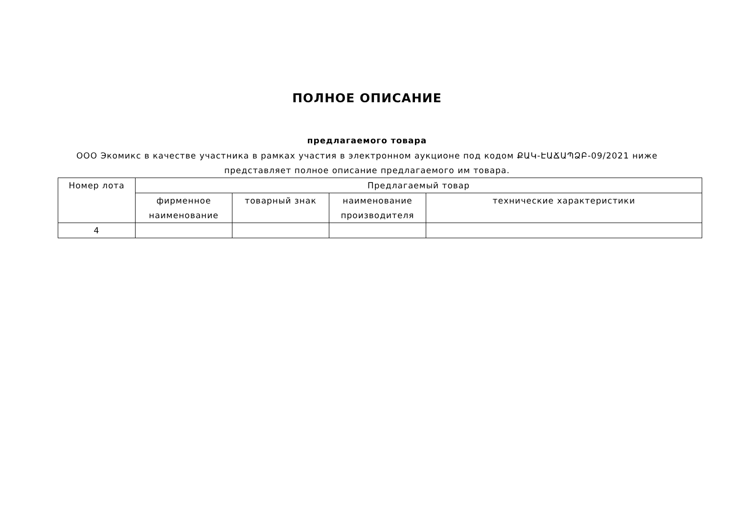ПОЛНОЕ ОПИСАНИЕ
предлагаемого товара
ООО Экомикс в качестве участника в рамках участия в электронном аукционе под кодом ՔԱԿ-ԷԱՃԱՊՁԲ-09/2021 ниже представляет полное описание предлагаемого им товара.
| Номер лота | Предлагаемый товар | | | |
| --- | --- | --- | --- | --- |
| | фирменное наименование | товарный знак | наименование производителя | технические характеристики |
| 4 | | | | |